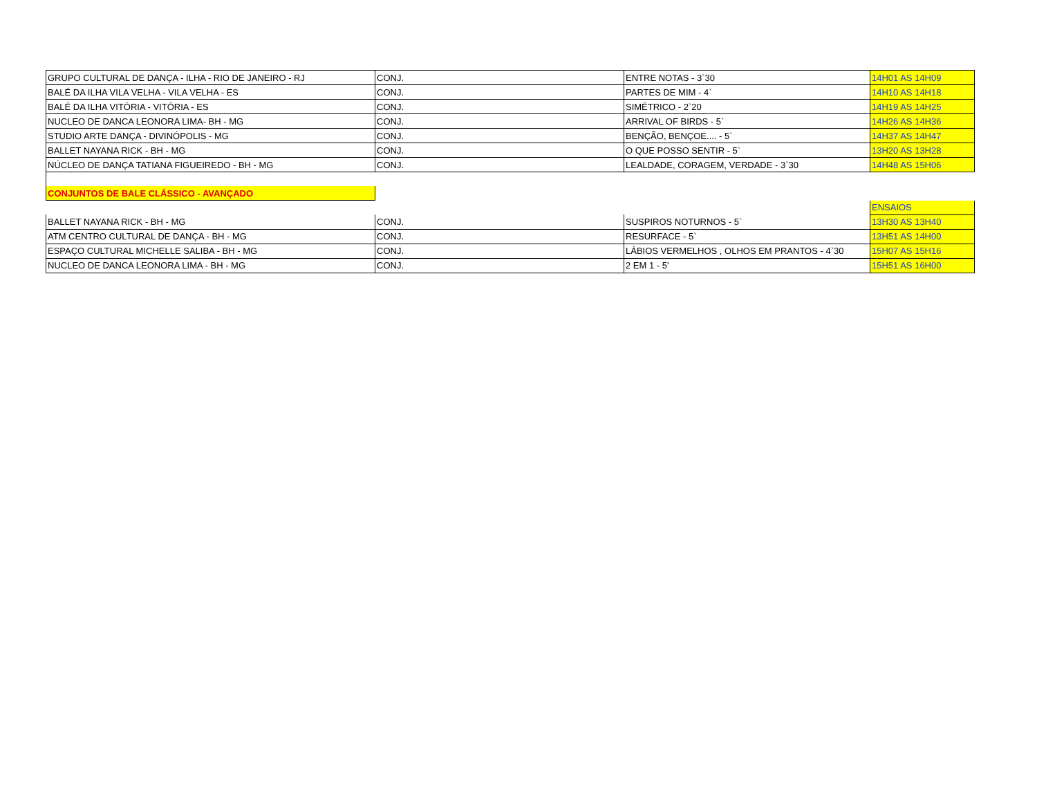| GRUPO CULTURAL DE DANÇA - ILHA - RIO DE JANEIRO - RJ | CONJ. | ENTRE NOTAS - 3`30 | 14H01 AS 14H09 |
| BALÉ DA ILHA VILA VELHA - VILA VELHA - ES | CONJ. | PARTES DE MIM - 4` | 14H10 AS 14H18 |
| BALÉ DA ILHA VITÓRIA - VITÓRIA - ES | CONJ. | SIMÉTRICO - 2`20 | 14H19 AS 14H25 |
| NUCLEO DE DANCA LEONORA LIMA- BH - MG | CONJ. | ARRIVAL OF BIRDS - 5` | 14H26 AS 14H36 |
| STUDIO ARTE DANÇA - DIVINÓPOLIS - MG | CONJ. | BENÇÃO, BENÇOE.... - 5` | 14H37 AS 14H47 |
| BALLET NAYANA RICK - BH - MG | CONJ. | O QUE POSSO SENTIR - 5` | 13H20 AS 13H28 |
| NÚCLEO DE DANÇA TATIANA FIGUEIREDO - BH - MG | CONJ. | LEALDADE, CORAGEM, VERDADE - 3`30 | 14H48 AS 15H06 |
| CONJUNTOS DE BALE CLÁSSICO - AVANÇADO | | | |
| | | | ENSAIOS |
| BALLET NAYANA RICK - BH - MG | CONJ. | SUSPIROS NOTURNOS - 5` | 13H30 AS 13H40 |
| ATM CENTRO CULTURAL DE DANÇA - BH - MG | CONJ. | RESURFACE - 5` | 13H51 AS 14H00 |
| ESPAÇO CULTURAL MICHELLE SALIBA - BH - MG | CONJ. | LÁBIOS VERMELHOS , OLHOS EM PRANTOS - 4`30 | 15H07 AS 15H16 |
| NUCLEO DE DANCA LEONORA LIMA - BH - MG | CONJ. | 2 EM 1 - 5' | 15H51 AS 16H00 |